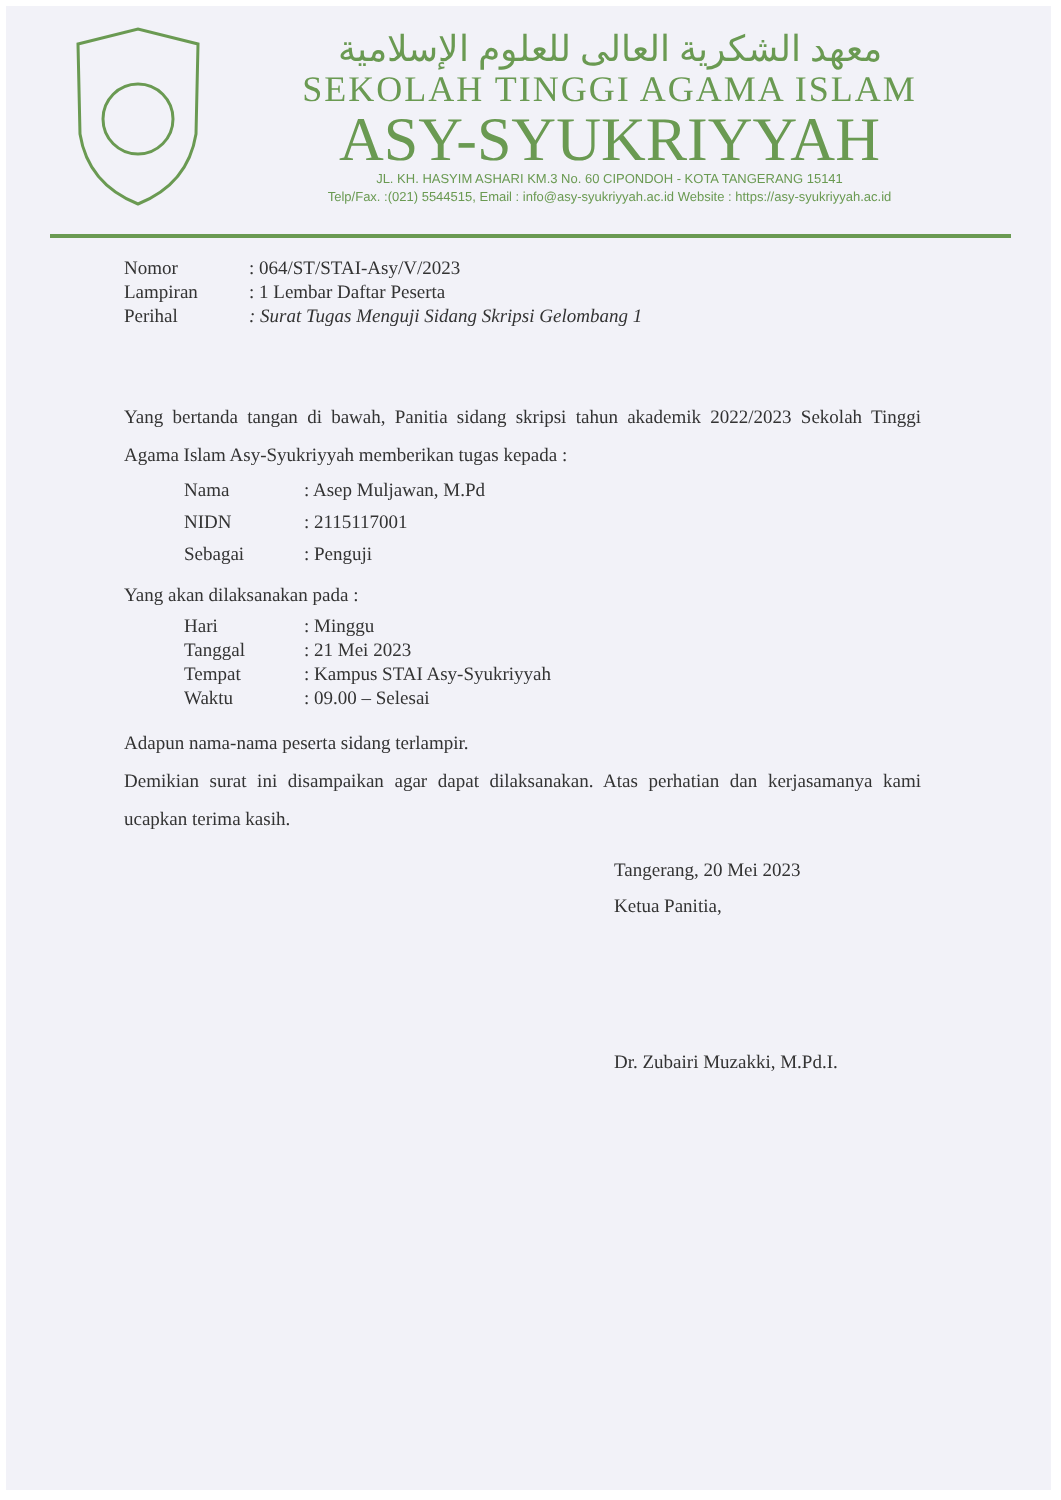معهد الشكرية العالى للعلوم الإسلامية
SEKOLAH TINGGI AGAMA ISLAM
ASY-SYUKRIYYAH
JL. KH. HASYIM ASHARI KM.3 No. 60 CIPONDOH - KOTA TANGERANG 15141
Telp/Fax. :(021) 5544515, Email : info@asy-syukriyyah.ac.id Website : https://asy-syukriyyah.ac.id
| Nomor | : 064/ST/STAI-Asy/V/2023 |
| Lampiran | : 1 Lembar Daftar Peserta |
| Perihal | : Surat Tugas Menguji Sidang Skripsi Gelombang 1 |
Yang bertanda tangan di bawah, Panitia sidang skripsi tahun akademik 2022/2023 Sekolah Tinggi Agama Islam Asy-Syukriyyah memberikan tugas kepada :
| Nama | : Asep Muljawan, M.Pd |
| NIDN | : 2115117001 |
| Sebagai | : Penguji |
Yang akan dilaksanakan pada :
| Hari | : Minggu |
| Tanggal | : 21 Mei 2023 |
| Tempat | : Kampus STAI Asy-Syukriyyah |
| Waktu | : 09.00 – Selesai |
Adapun nama-nama peserta sidang terlampir.
Demikian surat ini disampaikan agar dapat dilaksanakan. Atas perhatian dan kerjasamanya kami ucapkan terima kasih.
Tangerang, 20 Mei 2023
Ketua Panitia,
Dr. Zubairi Muzakki, M.Pd.I.